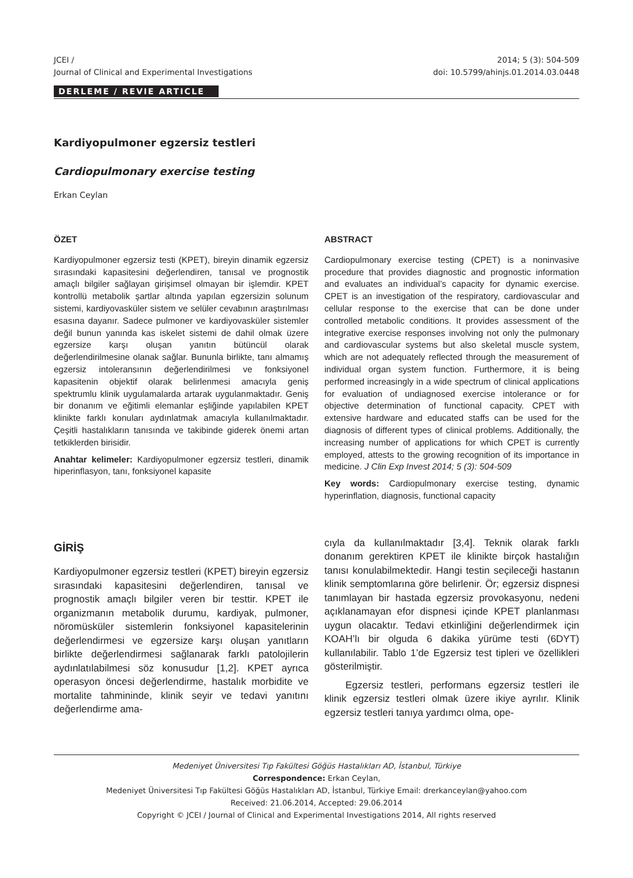JCEI /
Journal of Clinical and Experimental Investigations
2014; 5 (3): 504-509
doi: 10.5799/ahinjs.01.2014.03.0448
DERLEME / REVIE ARTICLE
Kardiyopulmoner egzersiz testleri
Cardiopulmonary exercise testing
Erkan Ceylan
ÖZET
Kardiyopulmoner egzersiz testi (KPET), bireyin dinamik egzersiz sırasındaki kapasitesini değerlendiren, tanısal ve prognostik amaçlı bilgiler sağlayan girişimsel olmayan bir işlemdir. KPET kontrollü metabolik şartlar altında yapılan egzersizin solunum sistemi, kardiyovasküler sistem ve selüler cevabının araştırılması esasına dayanır. Sadece pulmoner ve kardiyovasküler sistemler değil bunun yanında kas iskelet sistemi de dahil olmak üzere egzersize karşı oluşan yanıtın bütüncül olarak değerlendirilmesine olanak sağlar. Bununla birlikte, tanı almamış egzersiz intoleransının değerlendirilmesi ve fonksiyonel kapasitenin objektif olarak belirlenmesi amacıyla geniş spektrumlu klinik uygulamalarda artarak uygulanmaktadır. Geniş bir donanım ve eğitimli elemanlar eşliğinde yapılabilen KPET klinikte farklı konuları aydınlatmak amacıyla kullanılmaktadır. Çeşitli hastalıkların tanısında ve takibinde giderek önemi artan tetkiklerden birisidir.
Anahtar kelimeler: Kardiyopulmoner egzersiz testleri, dinamik hiperinflasyon, tanı, fonksiyonel kapasite
ABSTRACT
Cardiopulmonary exercise testing (CPET) is a noninvasive procedure that provides diagnostic and prognostic information and evaluates an individual’s capacity for dynamic exercise. CPET is an investigation of the respiratory, cardiovascular and cellular response to the exercise that can be done under controlled metabolic conditions. It provides assessment of the integrative exercise responses involving not only the pulmonary and cardiovascular systems but also skeletal muscle system, which are not adequately reflected through the measurement of individual organ system function. Furthermore, it is being performed increasingly in a wide spectrum of clinical applications for evaluation of undiagnosed exercise intolerance or for objective determination of functional capacity. CPET with extensive hardware and educated staffs can be used for the diagnosis of different types of clinical problems. Additionally, the increasing number of applications for which CPET is currently employed, attests to the growing recognition of its importance in medicine. J Clin Exp Invest 2014; 5 (3): 504-509
Key words: Cardiopulmonary exercise testing, dynamic hyperinflation, diagnosis, functional capacity
GİRİŞ
Kardiyopulmoner egzersiz testleri (KPET) bireyin egzersiz sırasındaki kapasitesini değerlendiren, tanısal ve prognostik amaçlı bilgiler veren bir testtir. KPET ile organizmanın metabolik durumu, kardiyak, pulmoner, nöromüsküler sistemlerin fonksiyonel kapasitelerinin değerlendirmesi ve egzersize karşı oluşan yanıtların birlikte değerlendirmesi sağlanarak farklı patolojilerin aydınlatılabilmesi söz konusudur [1,2]. KPET ayrıca operasyon öncesi değerlendirme, hastalık morbidite ve mortalite tahmininde, klinik seyir ve tedavi yanıtını değerlendirme ama-
cıyla da kullanılmaktadır [3,4]. Teknik olarak farklı donanım gerektiren KPET ile klinikte birçok hastalığın tanısı konulabilmektedir. Hangi testin seçileceği hastanın klinik semptomlarına göre belirlenir. Ör; egzersiz dispnesi tanımlayan bir hastada egzersiz provokasyonu, nedeni açıklanamayan efor dispnesi içinde KPET planlanması uygun olacaktır. Tedavi etkinliğini değerlendirmek için KOAH’lı bir olguda 6 dakika yürüme testi (6DYT) kullanılabilir. Tablo 1’de Egzersiz test tipleri ve özellikleri gösterilmiştir.
Egzersiz testleri, performans egzersiz testleri ile klinik egzersiz testleri olmak üzere ikiye ayrılır. Klinik egzersiz testleri tanıya yardımcı olma, ope-
Medeniyet Üniversitesi Tıp Fakültesi Göğüs Hastalıkları AD, İstanbul, Türkiye
Correspondence: Erkan Ceylan,
Medeniyet Üniversitesi Tıp Fakültesi Göğüs Hastalıkları AD, İstanbul, Türkiye Email: drerkanceylan@yahoo.com
Received: 21.06.2014, Accepted: 29.06.2014
Copyright © JCEI / Journal of Clinical and Experimental Investigations 2014, All rights reserved